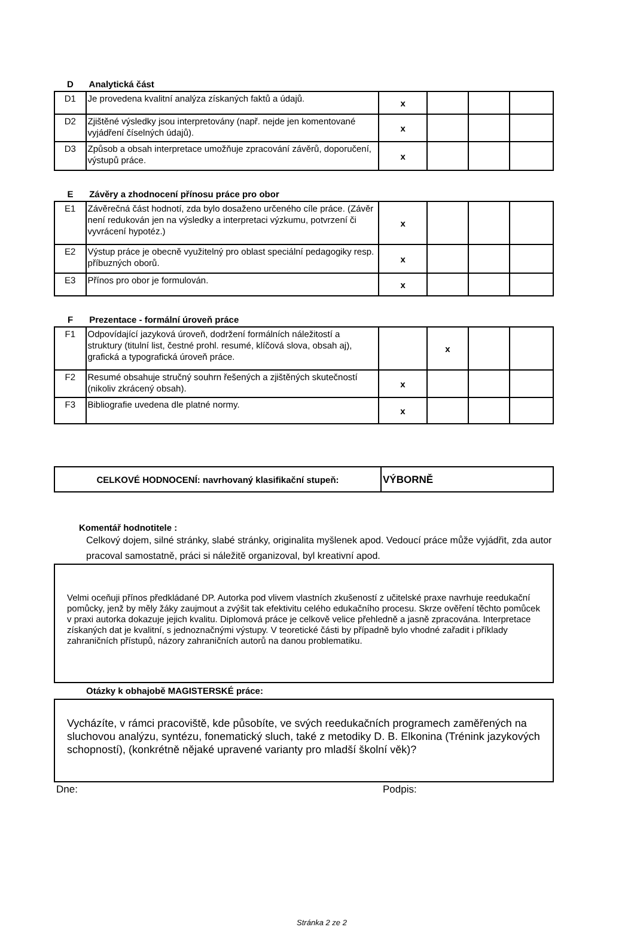D Analytická část
| D1 | Je provedena kvalitní analýza získaných faktů a údajů. | x | | | |
| D2 | Zjištěné výsledky jsou interpretovány (např. nejde jen komentované vyjádření číselných údajů). | x | | | |
| D3 | Způsob a obsah interpretace umožňuje zpracování závěrů, doporučení, výstupů práce. | x | | | |
E Závěry a zhodnocení přínosu práce pro obor
| E1 | Závěrečná část hodnotí, zda bylo dosaženo určeného cíle práce. (Závěr není redukován jen na výsledky a interpretaci výzkumu, potvrzení či vyvrácení hypotéz.) | x | | | |
| E2 | Výstup práce je obecně využitelný pro oblast speciální pedagogiky resp. příbuzných oborů. | x | | | |
| E3 | Přínos pro obor je formulován. | x | | | |
F Prezentace - formální úroveň práce
| F1 | Odpovídající jazyková úroveň, dodržení formálních náležitostí a struktury (titulní list, čestné prohl. resumé, klíčová slova, obsah aj), grafická a typografická úroveň práce. | | x | | |
| F2 | Resumé obsahuje stručný souhrn řešených a zjištěných skutečností (nikoliv zkrácený obsah). | x | | | |
| F3 | Bibliografie uvedena dle platné normy. | x | | | |
| CELKOVÉ HODNOCENÍ: navrhovaný klasifikační stupeň: | VÝBORNĚ |
Komentář hodnotitele :
Celkový dojem, silné stránky, slabé stránky, originalita myšlenek apod. Vedoucí práce může vyjádřit, zda autor pracoval samostatně, práci si náležitě organizoval, byl kreativní apod.
Velmi oceňuji přínos předkládané DP. Autorka pod vlivem vlastních zkušeností z učitelské praxe navrhuje reedukační pomůcky, jenž by měly žáky zaujmout a zvýšit tak efektivitu celého edukačního procesu. Skrze ověření těchto pomůcek v praxi autorka dokazuje jejich kvalitu. Diplomová práce je celkově velice přehledně a jasně zpracována. Interpretace získaných dat je kvalitní, s jednoznačnými výstupy. V teoretické části by případně bylo vhodné zařadit i příklady zahraničních přístupů, názory zahraničních autorů na danou problematiku.
Otázky k obhajobě MAGISTERSKÉ práce:
Vycházíte, v rámci pracoviště, kde působíte, ve svých reedukačních programech zaměřených na sluchovou analýzu, syntézu, fonematický sluch, také z metodiky D. B. Elkonina (Trénink jazykových schopností), (konkrétně nějaké upravené varianty pro mladší školní věk)?
Dne: Podpis:
Stránka 2 ze 2